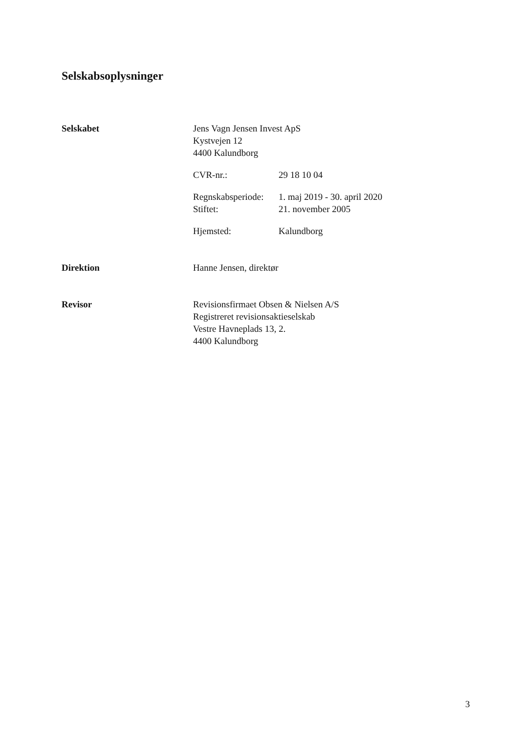Selskabsoplysninger
Selskabet Jens Vagn Jensen Invest ApS
Kystvejen 12
4400 Kalundborg
CVR-nr.: 29 18 10 04
Regnskabsperiode: 1. maj 2019 - 30. april 2020
Stiftet: 21. november 2005
Hjemsted: Kalundborg
Direktion Hanne Jensen, direktør
Revisor Revisionsfirmaet Obsen & Nielsen A/S
Registreret revisionsaktieselskab
Vestre Havneplads 13, 2.
4400 Kalundborg
3